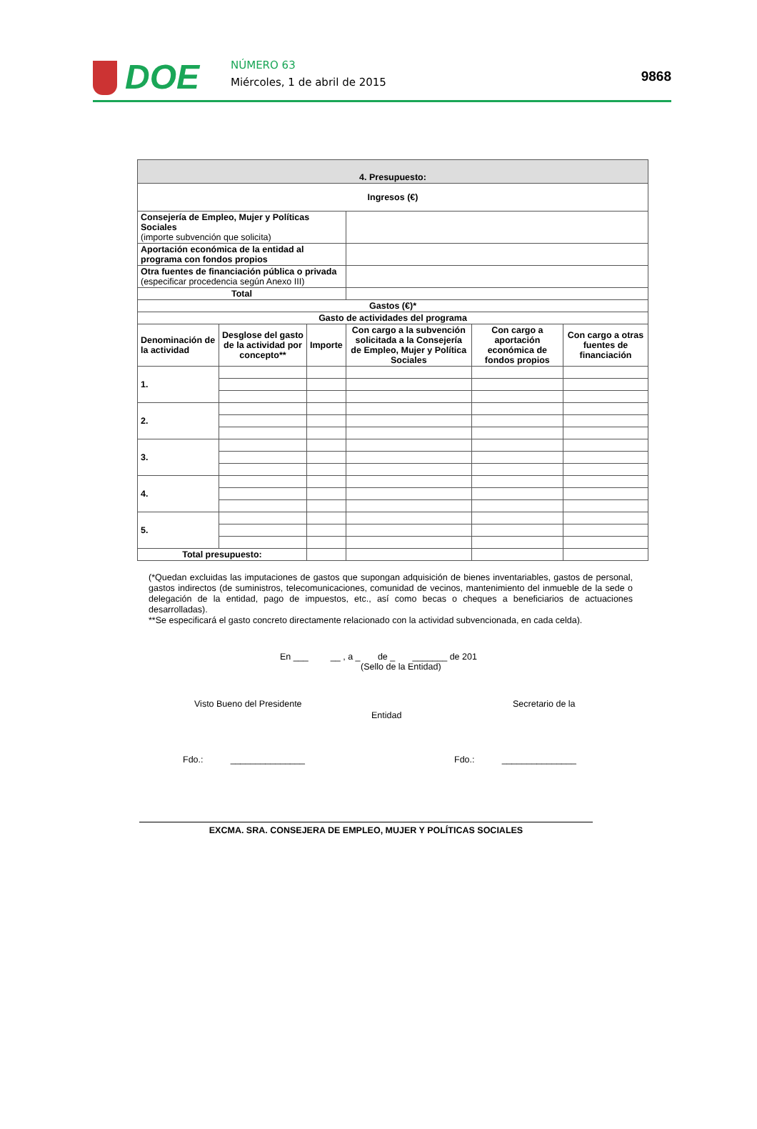DOE NÚMERO 63
Miércoles, 1 de abril de 2015 9868
| 4. Presupuesto: | | | | | |
| --- | --- | --- | --- | --- | --- |
| Ingresos (€) | | | | | |
| Consejería de Empleo, Mujer y Políticas Sociales (importe subvención que solicita) | | | | | |
| Aportación económica de la entidad al programa con fondos propios | | | | | |
| Otra fuentes de financiación pública o privada (especificar procedencia según Anexo III) | | | | | |
| Total | | | | | |
| Gastos (€)* | | | | | |
| Gasto de actividades del programa | | | | | |
| Denominación de la actividad | Desglose del gasto de la actividad por concepto** | Importe | Con cargo a la subvención solicitada a la Consejería de Empleo, Mujer y Política Sociales | Con cargo a aportación económica de fondos propios | Con cargo a otras fuentes de financiación |
| 1. | | | | | |
| 2. | | | | | |
| 3. | | | | | |
| 4. | | | | | |
| 5. | | | | | |
| Total presupuesto: | | | | | |
(*Quedan excluidas las imputaciones de gastos que supongan adquisición de bienes inventariables, gastos de personal, gastos indirectos (de suministros, telecomunicaciones, comunidad de vecinos, mantenimiento del inmueble de la sede o delegación de la entidad, pago de impuestos, etc., así como becas o cheques a beneficiarios de actuaciones desarrolladas).
**Se especificará el gasto concreto directamente relacionado con la actividad subvencionada, en cada celda).
En ___ __ , a _ de _ _______ de 201
(Sello de la Entidad)
Visto Bueno del Presidente Secretario de la
Entidad
Fdo.: _______________ Fdo.: _______________
EXCMA. SRA. CONSEJERA DE EMPLEO, MUJER Y POLÍTICAS SOCIALES